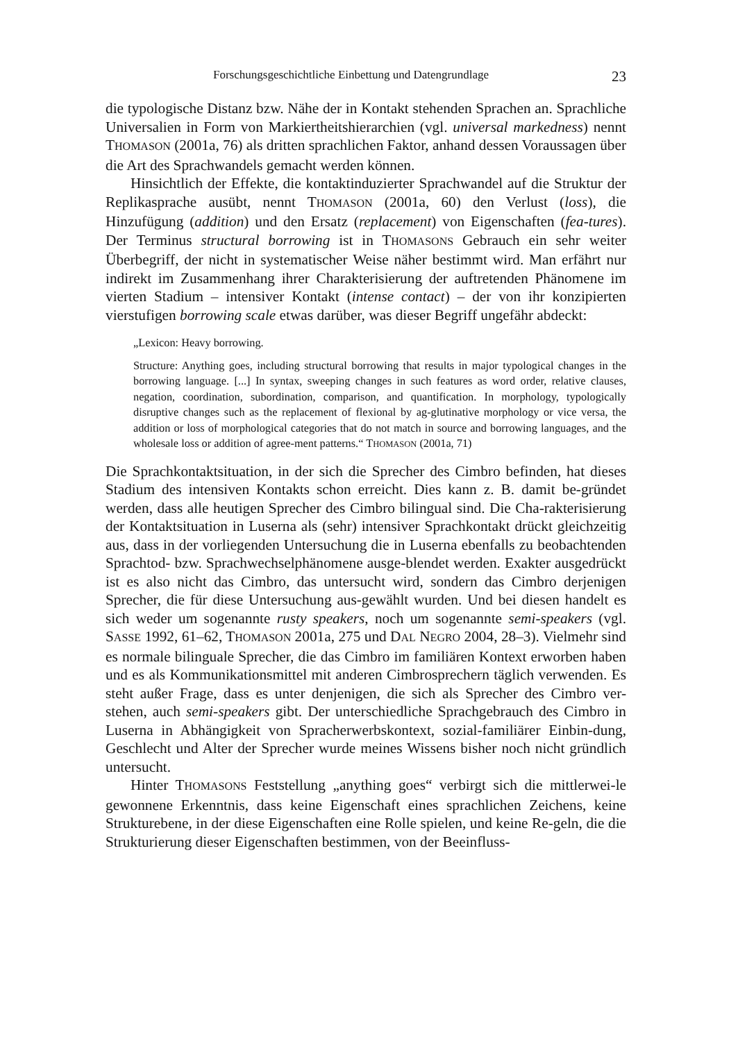Forschungsgeschichtliche Einbettung und Datengrundlage 23
die typologische Distanz bzw. Nähe der in Kontakt stehenden Sprachen an. Sprachliche Universalien in Form von Markiertheitshierarchien (vgl. universal markedness) nennt THOMASON (2001a, 76) als dritten sprachlichen Faktor, anhand dessen Voraussagen über die Art des Sprachwandels gemacht werden können.
Hinsichtlich der Effekte, die kontaktinduzierter Sprachwandel auf die Struktur der Replikasprache ausübt, nennt THOMASON (2001a, 60) den Verlust (loss), die Hinzufügung (addition) und den Ersatz (replacement) von Eigenschaften (fea-tures). Der Terminus structural borrowing ist in THOMASONS Gebrauch ein sehr weiter Überbegriff, der nicht in systematischer Weise näher bestimmt wird. Man erfährt nur indirekt im Zusammenhang ihrer Charakterisierung der auftretenden Phänomene im vierten Stadium – intensiver Kontakt (intense contact) – der von ihr konzipierten vierstufigen borrowing scale etwas darüber, was dieser Begriff ungefähr abdeckt:
„Lexicon: Heavy borrowing.
Structure: Anything goes, including structural borrowing that results in major typological changes in the borrowing language. [...] In syntax, sweeping changes in such features as word order, relative clauses, negation, coordination, subordination, comparison, and quantification. In morphology, typologically disruptive changes such as the replacement of flexional by ag-glutinative morphology or vice versa, the addition or loss of morphological categories that do not match in source and borrowing languages, and the wholesale loss or addition of agree-ment patterns.“ THOMASON (2001a, 71)
Die Sprachkontaktsituation, in der sich die Sprecher des Cimbro befinden, hat dieses Stadium des intensiven Kontakts schon erreicht. Dies kann z. B. damit be-gründet werden, dass alle heutigen Sprecher des Cimbro bilingual sind. Die Cha-rakterisierung der Kontaktsituation in Luserna als (sehr) intensiver Sprachkontakt drückt gleichzeitig aus, dass in der vorliegenden Untersuchung die in Luserna ebenfalls zu beobachtenden Sprachtod- bzw. Sprachwechselphänomene ausge-blendet werden. Exakter ausgedrückt ist es also nicht das Cimbro, das untersucht wird, sondern das Cimbro derjenigen Sprecher, die für diese Untersuchung aus-gewählt wurden. Und bei diesen handelt es sich weder um sogenannte rusty speakers, noch um sogenannte semi-speakers (vgl. SASSE 1992, 61–62, THOMASON 2001a, 275 und DAL NEGRO 2004, 28–3). Vielmehr sind es normale bilinguale Sprecher, die das Cimbro im familiären Kontext erworben haben und es als Kommunikationsmittel mit anderen Cimbrosprechern täglich verwenden. Es steht außer Frage, dass es unter denjenigen, die sich als Sprecher des Cimbro ver-stehen, auch semi-speakers gibt. Der unterschiedliche Sprachgebrauch des Cimbro in Luserna in Abhängigkeit von Spracherwerbskontext, sozial-familiärer Einbin-dung, Geschlecht und Alter der Sprecher wurde meines Wissens bisher noch nicht gründlich untersucht.
Hinter THOMASONS Feststellung „anything goes“ verbirgt sich die mittlerwei-le gewonnene Erkenntnis, dass keine Eigenschaft eines sprachlichen Zeichens, keine Strukturebene, in der diese Eigenschaften eine Rolle spielen, und keine Re-geln, die die Strukturierung dieser Eigenschaften bestimmen, von der Beeinfluss-